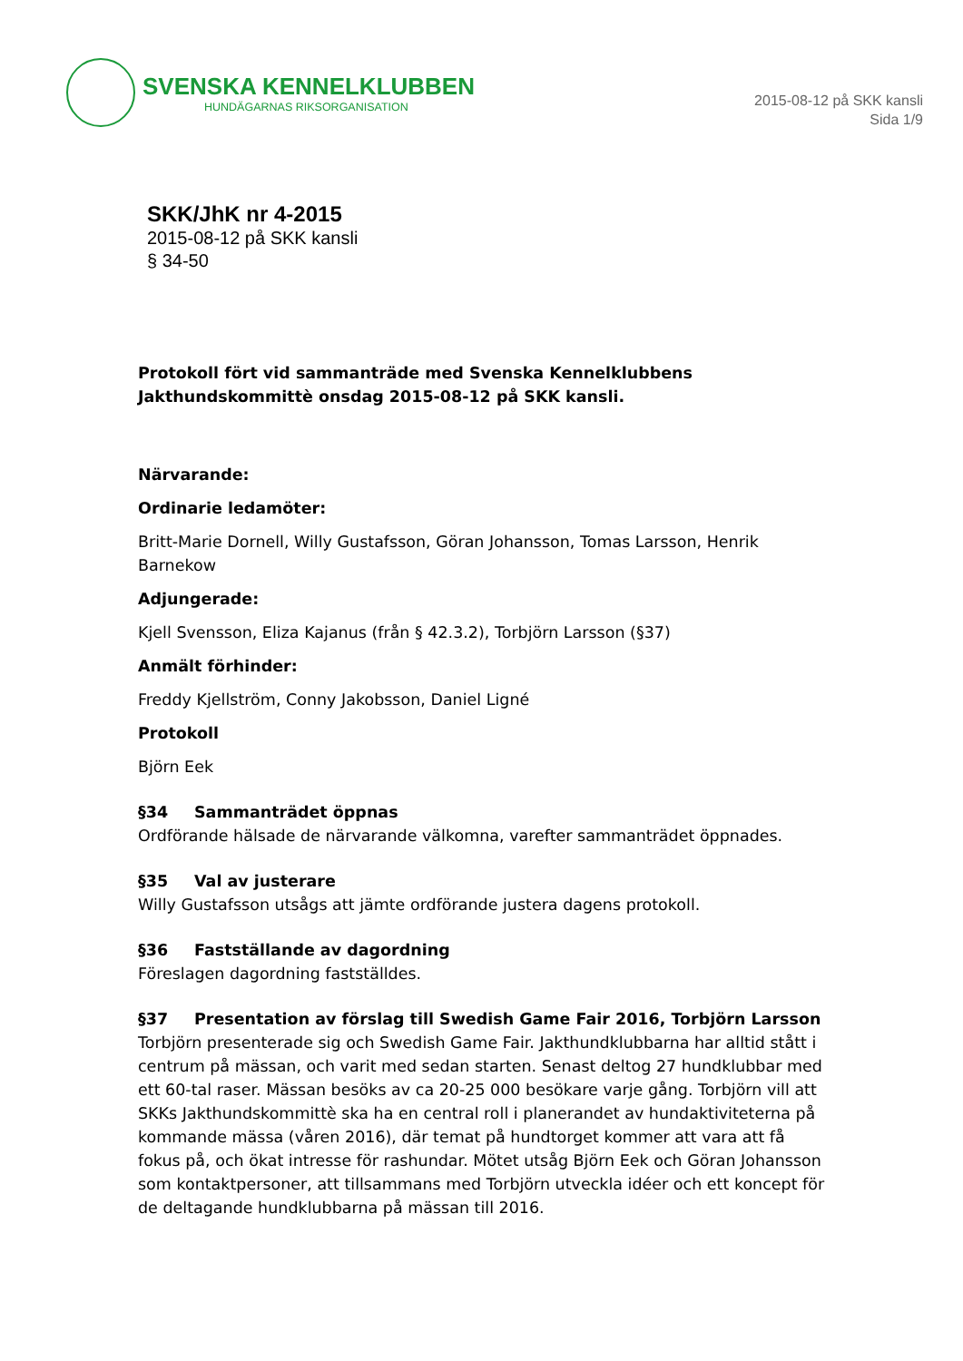SVENSKA KENNELKLUBBEN
HUNDÄGARNAS RIKSORGANISATION
2015-08-12 på SKK kansli
Sida 1/9
SKK/JhK nr 4-2015
2015-08-12 på SKK kansli
§ 34-50
Protokoll fört vid sammanträde med Svenska Kennelklubbens Jakthundskommittè onsdag 2015-08-12 på SKK kansli.
Närvarande:
Ordinarie ledamöter:
Britt-Marie Dornell, Willy Gustafsson, Göran Johansson, Tomas Larsson, Henrik Barnekow
Adjungerade:
Kjell Svensson, Eliza Kajanus (från § 42.3.2), Torbjörn Larsson (§37)
Anmält förhinder:
Freddy Kjellström, Conny Jakobsson, Daniel Ligné
Protokoll
Björn Eek
§34 Sammanträdet öppnas
Ordförande hälsade de närvarande välkomna, varefter sammanträdet öppnades.
§35 Val av justerare
Willy Gustafsson utsågs att jämte ordförande justera dagens protokoll.
§36 Fastställande av dagordning
Föreslagen dagordning fastställdes.
§37 Presentation av förslag till Swedish Game Fair 2016, Torbjörn Larsson
Torbjörn presenterade sig och Swedish Game Fair. Jakthundklubbarna har alltid stått i centrum på mässan, och varit med sedan starten. Senast deltog 27 hundklubbar med ett 60-tal raser. Mässan besöks av ca 20-25 000 besökare varje gång. Torbjörn vill att SKKs Jakthundskommittè ska ha en central roll i planerandet av hundaktiviteterna på kommande mässa (våren 2016), där temat på hundtorget kommer att vara att få fokus på, och ökat intresse för rashundar. Mötet utsåg Björn Eek och Göran Johansson som kontaktpersoner, att tillsammans med Torbjörn utveckla idéer och ett koncept för de deltagande hundklubbarna på mässan till 2016.